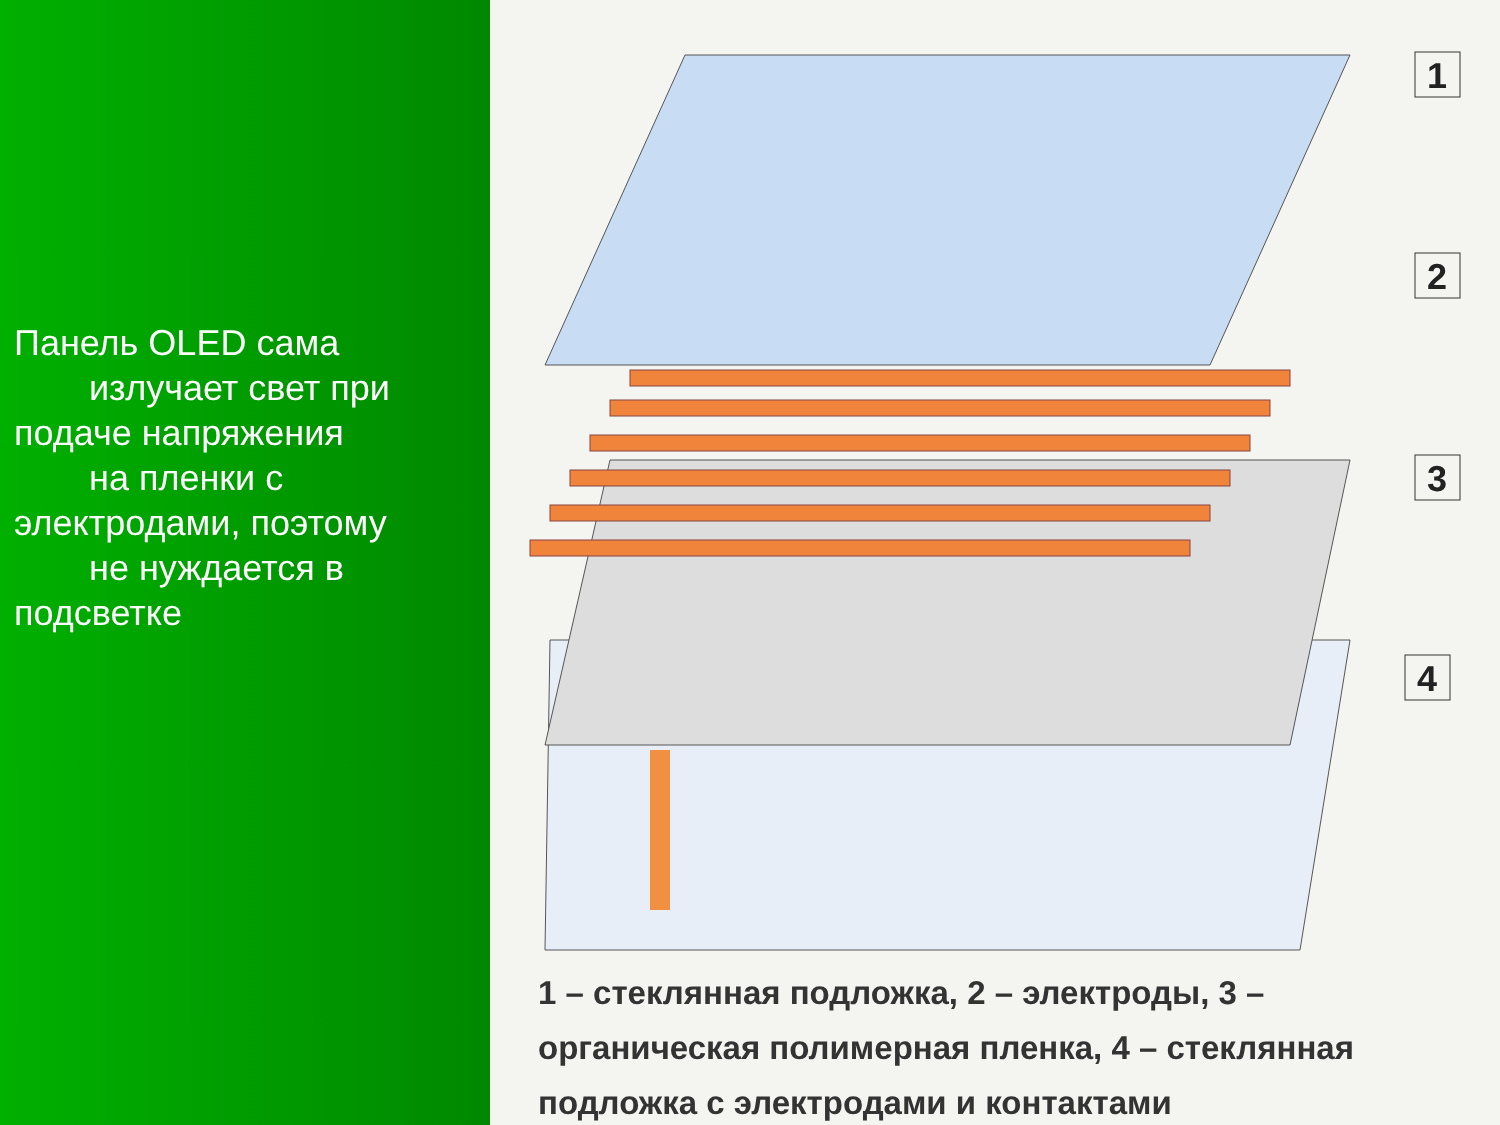Панель OLED сама
излучает свет при
подаче напряжения
на пленки с
электродами, поэтому
не нуждается в
подсветке
1
2
3
4
1 – стеклянная подложка, 2 – электроды, 3 – органическая полимерная пленка, 4 – стеклянная подложка с электродами и контактами